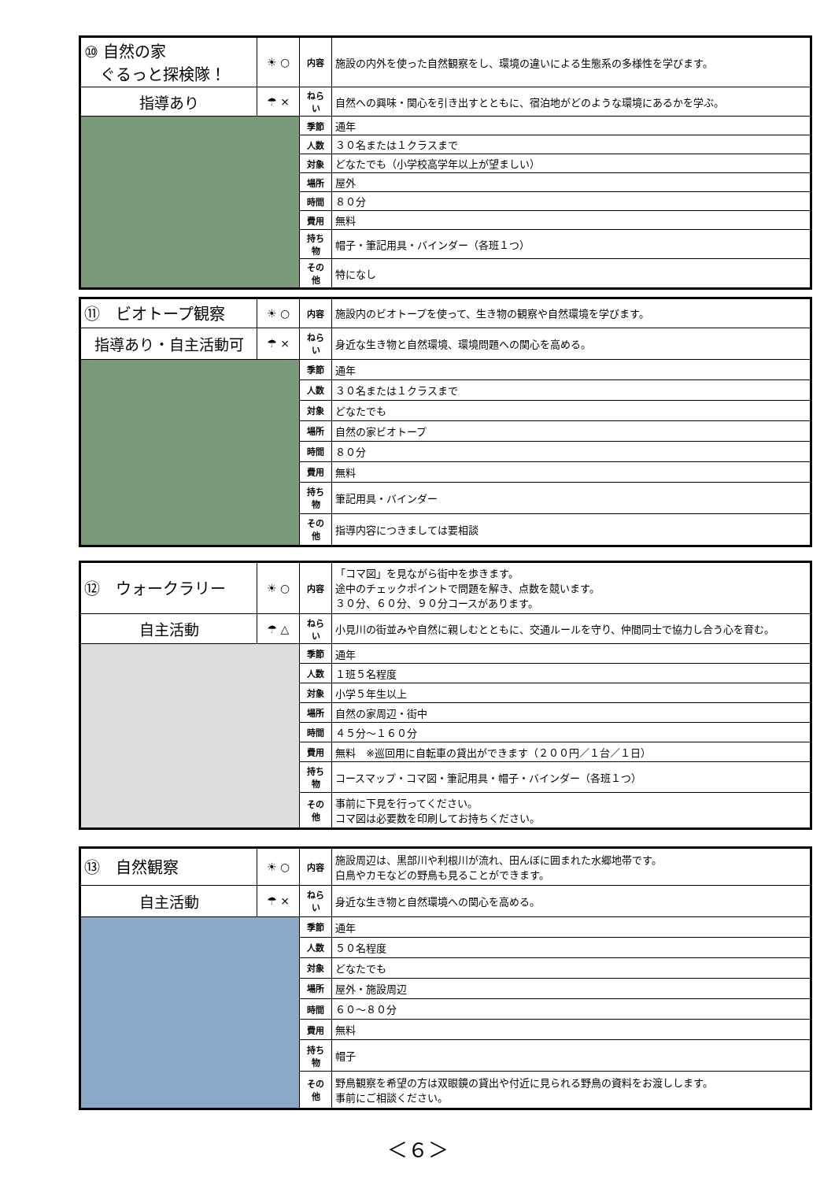| ⑩ 自然の家 ぐるっと探検隊！ | ☀ ○ | 内容 | 施設の内外を使った自然観察をし、環境の違いによる生態系の多様性を学びます。 |
| 指導あり | ☂ × | ねらい | 自然への興味・関心を引き出すとともに、宿泊地がどのような環境にあるかを学ぶ。 |
| | | 季節 | 通年 |
| | | 人数 | ３０名または１クラスまで |
| | | 対象 | どなたでも（小学校高学年以上が望ましい） |
| | | 場所 | 屋外 |
| | | 時間 | ８０分 |
| | | 費用 | 無料 |
| | | 持ち物 | 帽子・筆記用具・バインダー（各班１つ） |
| | | その他 | 特になし |
| ⑪ ビオトープ観察 | ☀ ○ | 内容 | 施設内のビオトープを使って、生き物の観察や自然環境を学びます。 |
| 指導あり・自主活動可 | ☂ × | ねらい | 身近な生き物と自然環境、環境問題への関心を高める。 |
| | | 季節 | 通年 |
| | | 人数 | ３０名または１クラスまで |
| | | 対象 | どなたでも |
| | | 場所 | 自然の家ビオトープ |
| | | 時間 | ８０分 |
| | | 費用 | 無料 |
| | | 持ち物 | 筆記用具・バインダー |
| | | その他 | 指導内容につきましては要相談 |
| ⑫ ウォークラリー | ☀ ○ | 内容 | 「コマ図」を見ながら街中を歩きます。 途中のチェックポイントで問題を解き、点数を競います。 ３０分、６０分、９０分コースがあります。 |
| 自主活動 | ☂ △ | ねらい | 小見川の街並みや自然に親しむとともに、交通ルールを守り、仲間同士で協力し合う心を育む。 |
| | | 季節 | 通年 |
| | | 人数 | １班５名程度 |
| | | 対象 | 小学５年生以上 |
| | | 場所 | 自然の家周辺・街中 |
| | | 時間 | ４５分～１６０分 |
| | | 費用 | 無料 ※巡回用に自転車の貸出ができます（２００円／１台／１日） |
| | | 持ち物 | コースマップ・コマ図・筆記用具・帽子・バインダー（各班１つ） |
| | | その他 | 事前に下見を行ってください。 コマ図は必要数を印刷してお持ちください。 |
| ⑬ 自然観察 | ☀ ○ | 内容 | 施設周辺は、黒部川や利根川が流れ、田んぼに囲まれた水郷地帯です。 白鳥やカモなどの野鳥も見ることができます。 |
| 自主活動 | ☂ × | ねらい | 身近な生き物と自然環境への関心を高める。 |
| | | 季節 | 通年 |
| | | 人数 | ５０名程度 |
| | | 対象 | どなたでも |
| | | 場所 | 屋外・施設周辺 |
| | | 時間 | ６０～８０分 |
| | | 費用 | 無料 |
| | | 持ち物 | 帽子 |
| | | その他 | 野鳥観察を希望の方は双眼鏡の貸出や付近に見られる野鳥の資料をお渡しします。 事前にご相談ください。 |
＜６＞